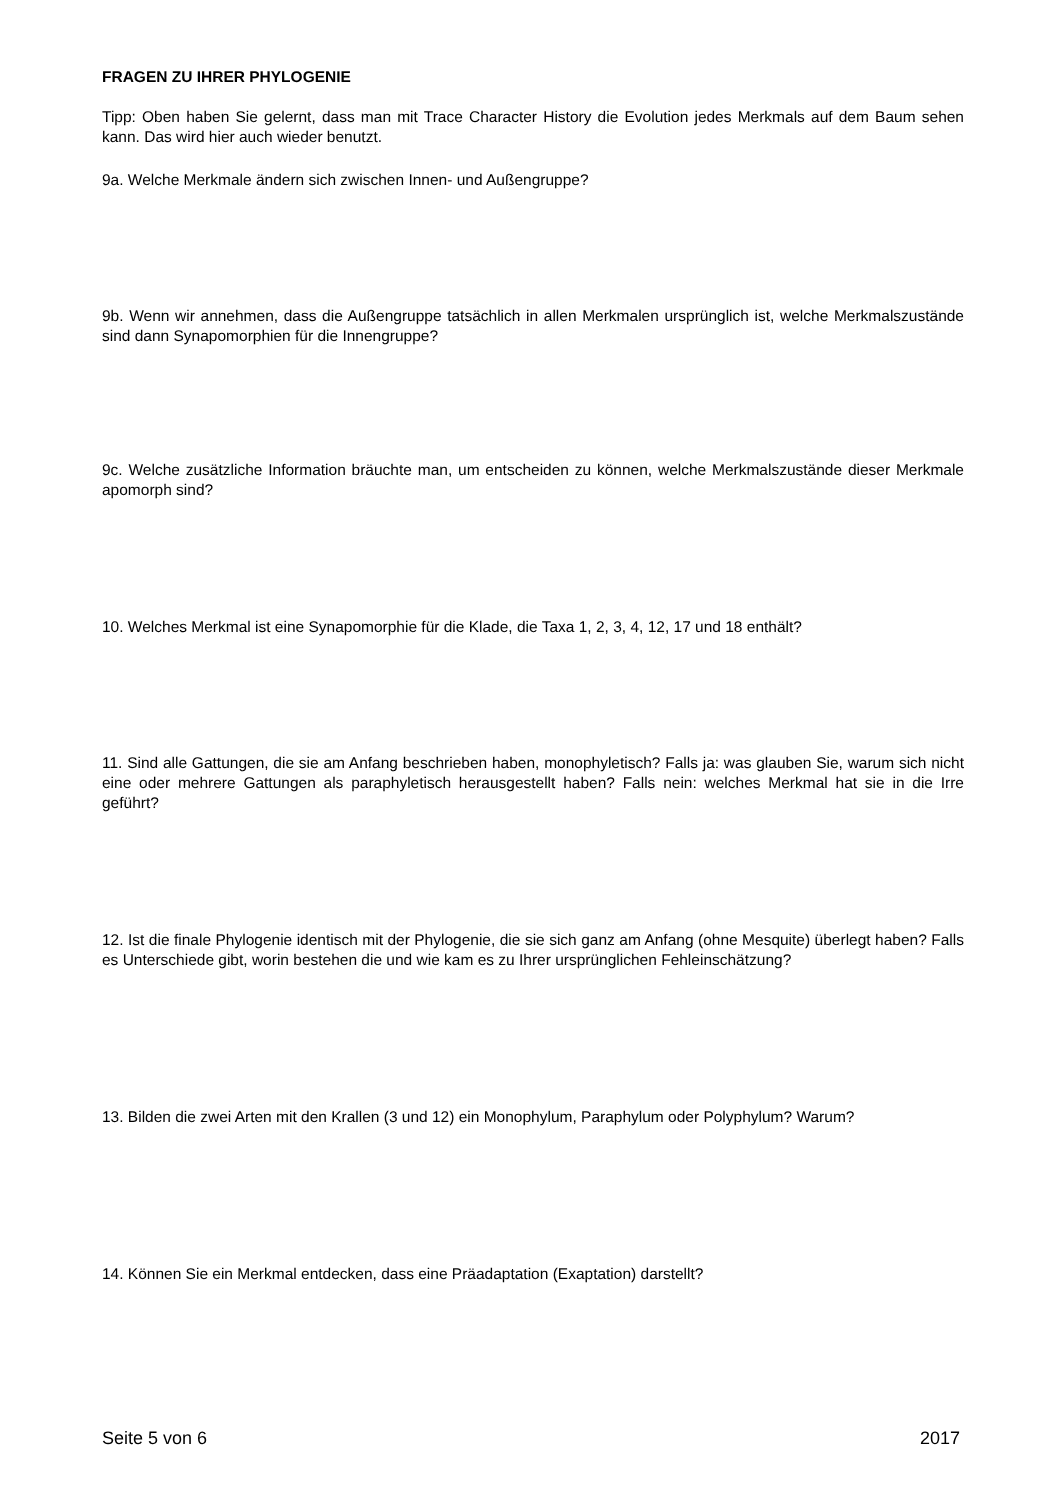FRAGEN ZU IHRER PHYLOGENIE
Tipp: Oben haben Sie gelernt, dass man mit Trace Character History die Evolution jedes Merkmals auf dem Baum sehen kann. Das wird hier auch wieder benutzt.
9a. Welche Merkmale ändern sich zwischen Innen- und Außengruppe?
9b. Wenn wir annehmen, dass die Außengruppe tatsächlich in allen Merkmalen ursprünglich ist, welche Merkmalszustände sind dann Synapomorphien für die Innengruppe?
9c. Welche zusätzliche Information bräuchte man, um entscheiden zu können, welche Merkmalszustände dieser Merkmale apomorph sind?
10. Welches Merkmal ist eine Synapomorphie für die Klade, die Taxa 1, 2, 3, 4, 12, 17 und 18 enthält?
11. Sind alle Gattungen, die sie am Anfang beschrieben haben, monophyletisch? Falls ja: was glauben Sie, warum sich nicht eine oder mehrere Gattungen als paraphyletisch herausgestellt haben? Falls nein: welches Merkmal hat sie in die Irre geführt?
12. Ist die finale Phylogenie identisch mit der Phylogenie, die sie sich ganz am Anfang (ohne Mesquite) überlegt haben? Falls es Unterschiede gibt, worin bestehen die und wie kam es zu Ihrer ursprünglichen Fehleinschätzung?
13. Bilden die zwei Arten mit den Krallen (3 und 12) ein Monophylum, Paraphylum oder Polyphylum? Warum?
14. Können Sie ein Merkmal entdecken, dass eine Präadaptation (Exaptation) darstellt?
Seite 5 von 6 2017